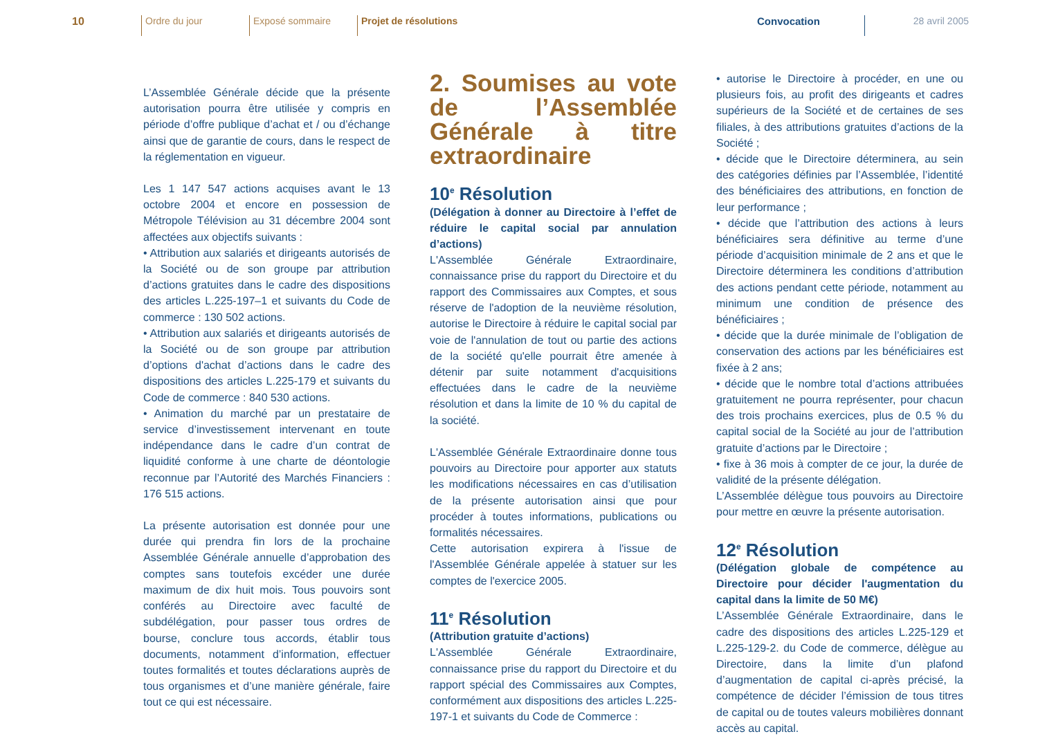10 Ordre du jour Exposé sommaire Projet de résolutions
Convocation 28 avril 2005
L’Assemblée Générale décide que la présente autorisation pourra être utilisée y compris en période d’offre publique d’achat et / ou d’échange ainsi que de garantie de cours, dans le respect de la réglementation en vigueur.
Les 1 147 547 actions acquises avant le 13 octobre 2004 et encore en possession de Métropole Télévision au 31 décembre 2004 sont affectées aux objectifs suivants :
• Attribution aux salariés et dirigeants autorisés de la Société ou de son groupe par attribution d’actions gratuites dans le cadre des dispositions des articles L.225-197–1 et suivants du Code de commerce : 130 502 actions.
• Attribution aux salariés et dirigeants autorisés de la Société ou de son groupe par attribution d’options d'achat d’actions dans le cadre des dispositions des articles L.225-179 et suivants du Code de commerce : 840 530 actions.
• Animation du marché par un prestataire de service d’investissement intervenant en toute indépendance dans le cadre d’un contrat de liquidité conforme à une charte de déontologie reconnue par l’Autorité des Marchés Financiers : 176 515 actions.
La présente autorisation est donnée pour une durée qui prendra fin lors de la prochaine Assemblée Générale annuelle d’approbation des comptes sans toutefois excéder une durée maximum de dix huit mois. Tous pouvoirs sont conférés au Directoire avec faculté de subdélégation, pour passer tous ordres de bourse, conclure tous accords, établir tous documents, notamment d’information, effectuer toutes formalités et toutes déclarations auprès de tous organismes et d’une manière générale, faire tout ce qui est nécessaire.
2. Soumises au vote de l’Assemblée Générale à titre extraordinaire
10<sup>e</sup> Résolution
(Délégation à donner au Directoire à l’effet de réduire le capital social par annulation d’actions)
L'Assemblée Générale Extraordinaire, connaissance prise du rapport du Directoire et du rapport des Commissaires aux Comptes, et sous réserve de l'adoption de la neuvième résolution, autorise le Directoire à réduire le capital social par voie de l'annulation de tout ou partie des actions de la société qu'elle pourrait être amenée à détenir par suite notamment d'acquisitions effectuées dans le cadre de la neuvième résolution et dans la limite de 10 % du capital de la société.
L'Assemblée Générale Extraordinaire donne tous pouvoirs au Directoire pour apporter aux statuts les modifications nécessaires en cas d’utilisation de la présente autorisation ainsi que pour procéder à toutes informations, publications ou formalités nécessaires.
Cette autorisation expirera à l'issue de l'Assemblée Générale appelée à statuer sur les comptes de l'exercice 2005.
11<sup>e</sup> Résolution
(Attribution gratuite d’actions)
L'Assemblée Générale Extraordinaire, connaissance prise du rapport du Directoire et du rapport spécial des Commissaires aux Comptes, conformément aux dispositions des articles L.225-197-1 et suivants du Code de Commerce :
• autorise le Directoire à procéder, en une ou plusieurs fois, au profit des dirigeants et cadres supérieurs de la Société et de certaines de ses filiales, à des attributions gratuites d’actions de la Société ;
• décide que le Directoire déterminera, au sein des catégories définies par l’Assemblée, l’identité des bénéficiaires des attributions, en fonction de leur performance ;
• décide que l’attribution des actions à leurs bénéficiaires sera définitive au terme d’une période d’acquisition minimale de 2 ans et que le Directoire déterminera les conditions d’attribution des actions pendant cette période, notamment au minimum une condition de présence des bénéficiaires ;
• décide que la durée minimale de l’obligation de conservation des actions par les bénéficiaires est fixée à 2 ans;
• décide que le nombre total d’actions attribuées gratuitement ne pourra représenter, pour chacun des trois prochains exercices, plus de 0.5 % du capital social de la Société au jour de l’attribution gratuite d’actions par le Directoire ;
• fixe à 36 mois à compter de ce jour, la durée de validité de la présente délégation.
L’Assemblée délègue tous pouvoirs au Directoire pour mettre en œuvre la présente autorisation.
12<sup>e</sup> Résolution
(Délégation globale de compétence au Directoire pour décider l'augmentation du capital dans la limite de 50 M€)
L’Assemblée Générale Extraordinaire, dans le cadre des dispositions des articles L.225-129 et L.225-129-2. du Code de commerce, délègue au Directoire, dans la limite d’un plafond d’augmentation de capital ci-après précisé, la compétence de décider l’émission de tous titres de capital ou de toutes valeurs mobilières donnant accès au capital.